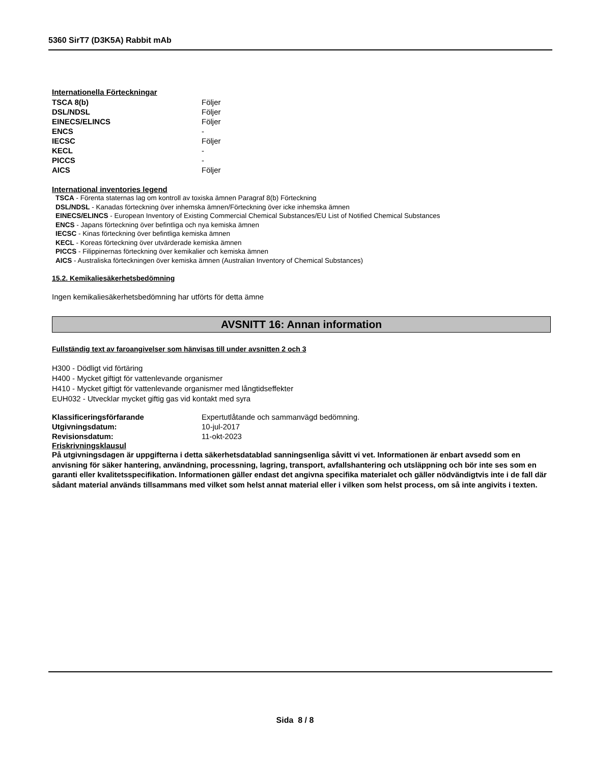5360 SirT7 (D3K5A) Rabbit mAb
Internationella Förteckningar
| TSCA 8(b) | Följer |
| DSL/NDSL | Följer |
| EINECS/ELINCS | Följer |
| ENCS | - |
| IECSC | Följer |
| KECL | - |
| PICCS | - |
| AICS | Följer |
International inventories legend
TSCA - Förenta staternas lag om kontroll av toxiska ämnen Paragraf 8(b) Förteckning
DSL/NDSL - Kanadas förteckning över inhemska ämnen/Förteckning över icke inhemska ämnen
EINECS/ELINCS - European Inventory of Existing Commercial Chemical Substances/EU List of Notified Chemical Substances
ENCS - Japans förteckning över befintliga och nya kemiska ämnen
IECSC - Kinas förteckning över befintliga kemiska ämnen
KECL - Koreas förteckning över utvärderade kemiska ämnen
PICCS - Filippinernas förteckning över kemikalier och kemiska ämnen
AICS - Australiska förteckningen över kemiska ämnen (Australian Inventory of Chemical Substances)
15.2. Kemikaliesäkerhetsbedömning
Ingen kemikaliesäkerhetsbedömning har utförts för detta ämne
AVSNITT 16: Annan information
Fullständig text av faroangivelser som hänvisas till under avsnitten 2 och 3
H300 - Dödligt vid förtäring
H400 - Mycket giftigt för vattenlevande organismer
H410 - Mycket giftigt för vattenlevande organismer med långtidseffekter
EUH032 - Utvecklar mycket giftig gas vid kontakt med syra
| Klassificeringsförfarande | Expertutlåtande och sammanvägd bedömning. |
| Utgivningsdatum: | 10-jul-2017 |
| Revisionsdatum: | 11-okt-2023 |
Friskrivningsklausul
På utgivningsdagen är uppgifterna i detta säkerhetsdatablad sanningsenliga såvitt vi vet. Informationen är enbart avsedd som en anvisning för säker hantering, användning, processning, lagring, transport, avfallshantering och utsläppning och bör inte ses som en garanti eller kvalitetsspecifikation. Informationen gäller endast det angivna specifika materialet och gäller nödvändigtvis inte i de fall där sådant material används tillsammans med vilket som helst annat material eller i vilken som helst process, om så inte angivits i texten.
Sida 8 / 8